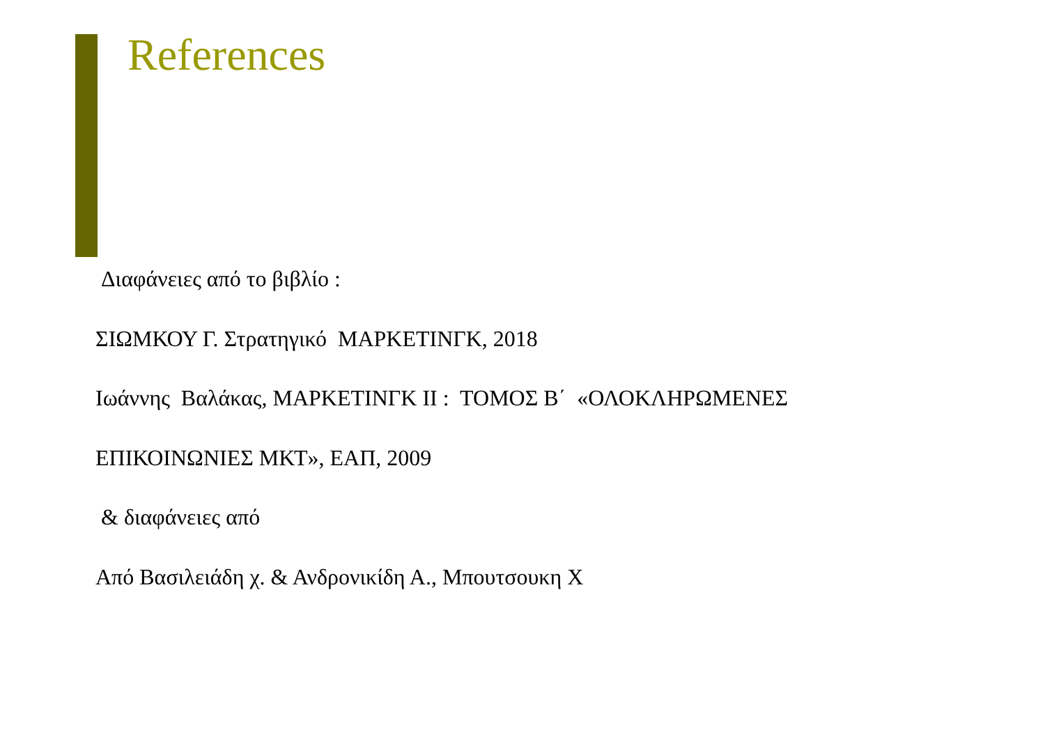References
Διαφάνειες από το βιβλίο :
ΣΙΩΜΚΟΥ Γ. Στρατηγικό ΜΑΡΚΕΤΙΝΓΚ, 2018
Ιωάννης Βαλάκας, ΜΑΡΚΕΤΙΝΓΚ ΙΙ : ΤΟΜΟΣ Β΄ «ΟΛΟΚΛΗΡΩΜΕΝΕΣ
ΕΠΙΚΟΙΝΩΝΙΕΣ ΜΚΤ», ΕΑΠ, 2009
& διαφάνειες από
Από Βασιλειάδη χ. & Ανδρονικίδη Α., Μπουτσουκη Χ